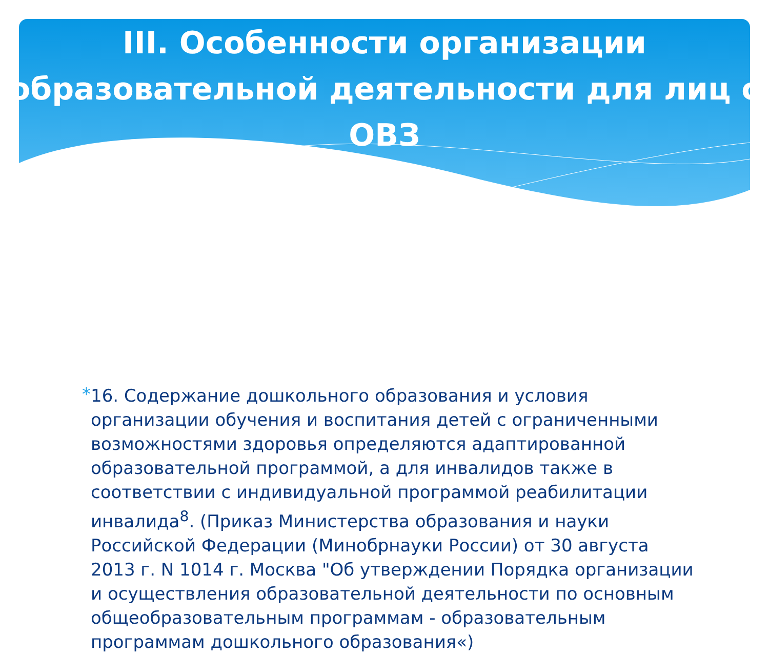III. Особенности организации образовательной деятельности для лиц с ОВЗ
*
16. Содержание дошкольного образования и условия организации обучения и воспитания детей с ограниченными возможностями здоровья определяются адаптированной образовательной программой, а для инвалидов также в соответствии с индивидуальной программой реабилитации инвалида<sup>8</sup>. (Приказ Министерства образования и науки Российской Федерации (Минобрнауки России) от 30 августа 2013 г. N 1014 г. Москва "Об утверждении Порядка организации и осуществления образовательной деятельности по основным общеобразовательным программам - образовательным программам дошкольного образования«)